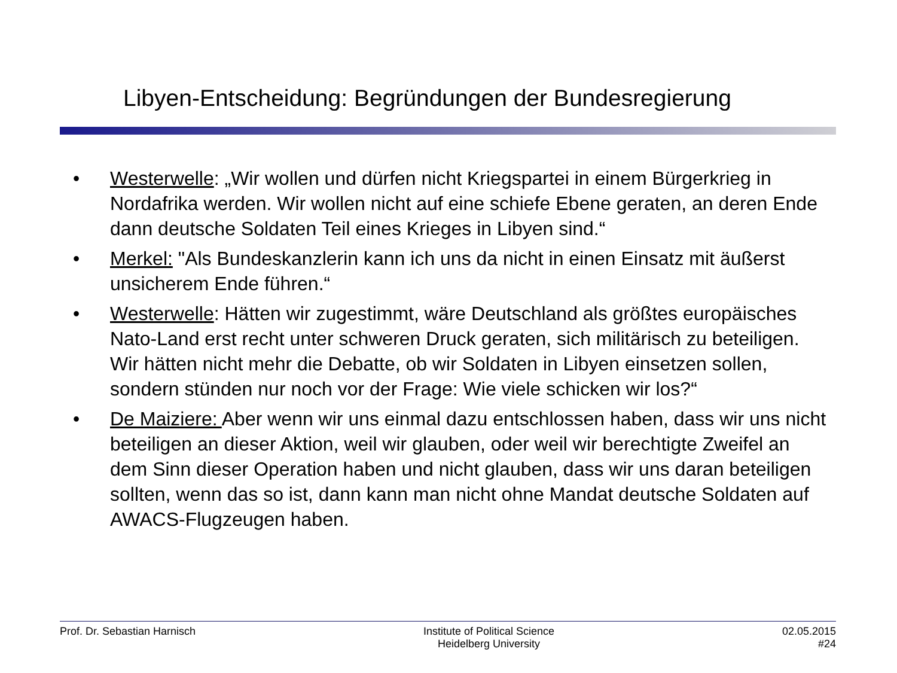Libyen-Entscheidung: Begründungen der Bundesregierung
• Westerwelle: „Wir wollen und dürfen nicht Kriegspartei in einem Bürgerkrieg in Nordafrika werden. Wir wollen nicht auf eine schiefe Ebene geraten, an deren Ende dann deutsche Soldaten Teil eines Krieges in Libyen sind.“
• Merkel: "Als Bundeskanzlerin kann ich uns da nicht in einen Einsatz mit äußerst unsicherem Ende führen.“
• Westerwelle: Hätten wir zugestimmt, wäre Deutschland als größtes europäisches Nato-Land erst recht unter schweren Druck geraten, sich militärisch zu beteiligen. Wir hätten nicht mehr die Debatte, ob wir Soldaten in Libyen einsetzen sollen, sondern stünden nur noch vor der Frage: Wie viele schicken wir los?“
• De Maiziere: Aber wenn wir uns einmal dazu entschlossen haben, dass wir uns nicht beteiligen an dieser Aktion, weil wir glauben, oder weil wir berechtigte Zweifel an dem Sinn dieser Operation haben und nicht glauben, dass wir uns daran beteiligen sollten, wenn das so ist, dann kann man nicht ohne Mandat deutsche Soldaten auf AWACS-Flugzeugen haben.
Prof. Dr. Sebastian Harnisch Institute of Political Science
Heidelberg University
02.05.2015
#24